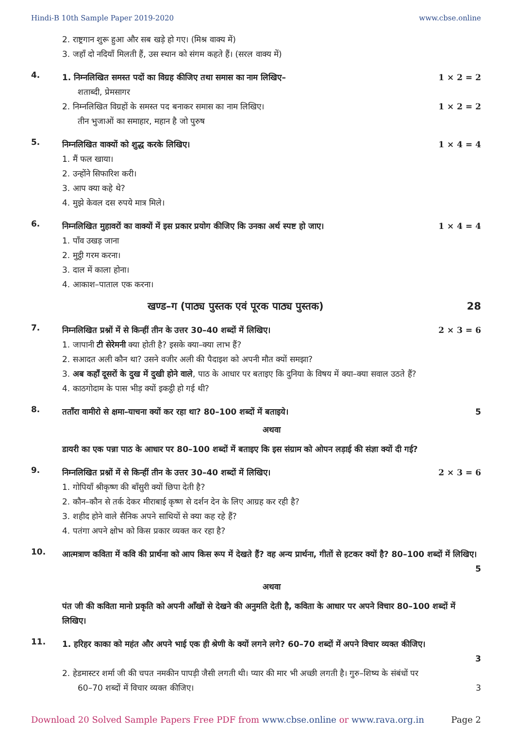Hindi-B 10th Sample Paper 2019-2020 www.cbse.online
2. राष्ट्रगान शुरू हुआ और सब खड़े हो गए। (मिश्र वाक्य में)
3. जहाँ दो नदियाँ मिलती हैं, उस स्थान को संगम कहते हैं। (सरल वाक्य में)
4.
1. निम्नलिखित समस्त पदों का विग्रह कीजिए तथा समास का नाम लिखिए– 1 × 2 = 2
शताब्दी, प्रेमसागर
2. निम्नलिखित विग्रहों के समस्त पद बनाकर समास का नाम लिखिए। 1 × 2 = 2
तीन भुजाओं का समाहार, महान है जो पुरुष
5.
निम्नलिखित वाक्यों को शुद्ध करके लिखिए। 1 × 4 = 4
1. मैं फल खाया।
2. उन्होंने सिफारिश करी।
3. आप क्या कहे थे?
4. मुझे केवल दस रुपये मात्र मिले।
6.
निम्नलिखित मुहावरों का वाक्यों में इस प्रकार प्रयोग कीजिए कि उनका अर्थ स्पष्ट हो जाए। 1 × 4 = 4
1. पाँव उखड़ जाना
2. मुट्ठी गरम करना।
3. दाल में काला होना।
4. आकाश–पाताल एक करना।
खण्ड–ग (पाठ्य पुस्तक एवं पूरक पाठ्य पुस्तक) 28
7.
निम्नलिखित प्रश्नों में से किन्हीं तीन के उत्तर 30–40 शब्दों में लिखिए। 2 × 3 = 6
1. जापानी टी सेरेमनी क्या होती है? इसके क्या–क्या लाभ हैं?
2. सआदत अली कौन था? उसने वजीर अली की पैदाइश को अपनी मौत क्यों समझा?
3. अब कहाँ दूसरों के दुख में दुखी होने वाले, पाठ के आधार पर बताइए कि दुनिया के विषय में क्या–क्या सवाल उठते हैं?
4. काठगोदाम के पास भीड़ क्यों इकट्ठी हो गई थी?
8.
तताँरा वामीरो से क्षमा–याचना क्यों कर रहा था? 80–100 शब्दों में बताइये। 5
अथवा
डायरी का एक पन्ना पाठ के आधार पर 80–100 शब्दों में बताइए कि इस संग्राम को ओपन लड़ाई की संज्ञा क्यों दी गई?
9.
निम्नलिखित प्रश्नों में से किन्हीं तीन के उत्तर 30–40 शब्दों में लिखिए। 2 × 3 = 6
1. गोपियाँ श्रीकृष्ण की बाँसुरी क्यों छिपा देती है?
2. कौन–कौन से तर्क देकर मीराबाई कृष्ण से दर्शन देन के लिए आग्रह कर रही है?
3. शहीद होने वाले सैनिक अपने साथियों से क्या कह रहे हैं?
4. पतंगा अपने क्षोभ को किस प्रकार व्यक्त कर रहा है?
10.
आत्मत्राण कविता में कवि की प्रार्थना को आप किस रूप में देखते हैं? वह अन्य प्रार्थना, गीतों से हटकर क्यों है? 80–100 शब्दों में लिखिए।
5
अथवा
पंत जी की कविता मानो प्रकृति को अपनी आँखों से देखने की अनुमति देती है, कविता के आधार पर अपने विचार 80–100 शब्दों में लिखिए।
11.
1. हरिहर काका को महंत और अपने भाई एक ही श्रेणी के क्यों लगने लगे? 60–70 शब्दों में अपने विचार व्यक्त कीजिए।
3
2. हेडमास्टर शर्मा जी की चपत नमकीन पापड़ी जैसी लगती थी। प्यार की मार भी अच्छी लगती है। गुरु–शिष्य के संबंधों पर
60–70 शब्दों में विचार व्यक्त कीजिए। 3
Download 20 Solved Sample Papers Free PDF from www.cbse.online or www.rava.org.in Page 2